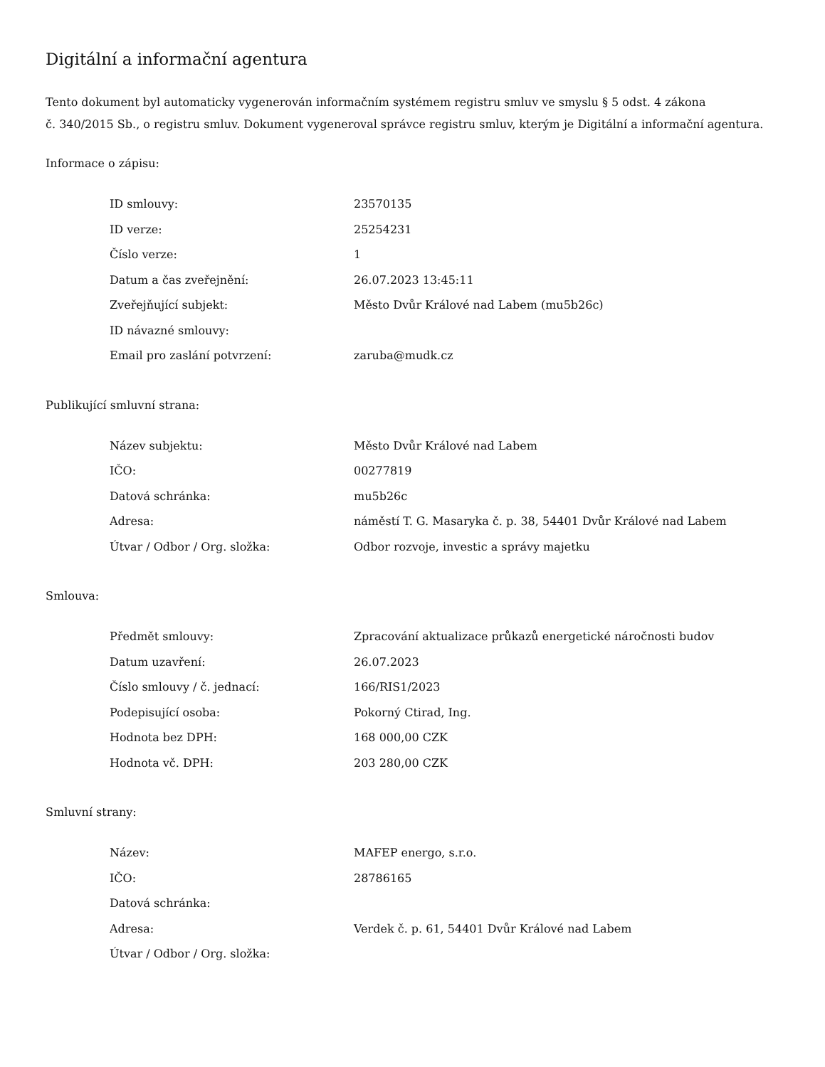Digitální a informační agentura
Tento dokument byl automaticky vygenerován informačním systémem registru smluv ve smyslu § 5 odst. 4 zákona
č. 340/2015 Sb., o registru smluv. Dokument vygeneroval správce registru smluv, kterým je Digitální a informační agentura.
Informace o zápisu:
| ID smlouvy: | 23570135 |
| ID verze: | 25254231 |
| Číslo verze: | 1 |
| Datum a čas zveřejnění: | 26.07.2023 13:45:11 |
| Zveřejňující subjekt: | Město Dvůr Králové nad Labem (mu5b26c) |
| ID návazné smlouvy: | |
| Email pro zaslání potvrzení: | zaruba@mudk.cz |
Publikující smluvní strana:
| Název subjektu: | Město Dvůr Králové nad Labem |
| IČO: | 00277819 |
| Datová schránka: | mu5b26c |
| Adresa: | náměstí T. G. Masaryka č. p. 38, 54401 Dvůr Králové nad Labem |
| Útvar / Odbor / Org. složka: | Odbor rozvoje, investic a správy majetku |
Smlouva:
| Předmět smlouvy: | Zpracování aktualizace průkazů energetické náročnosti budov |
| Datum uzavření: | 26.07.2023 |
| Číslo smlouvy / č. jednací: | 166/RIS1/2023 |
| Podepisující osoba: | Pokorný Ctirad, Ing. |
| Hodnota bez DPH: | 168 000,00 CZK |
| Hodnota vč. DPH: | 203 280,00 CZK |
Smluvní strany:
| Název: | MAFEP energo, s.r.o. |
| IČO: | 28786165 |
| Datová schránka: | |
| Adresa: | Verdek č. p. 61, 54401 Dvůr Králové nad Labem |
| Útvar / Odbor / Org. složka: | |